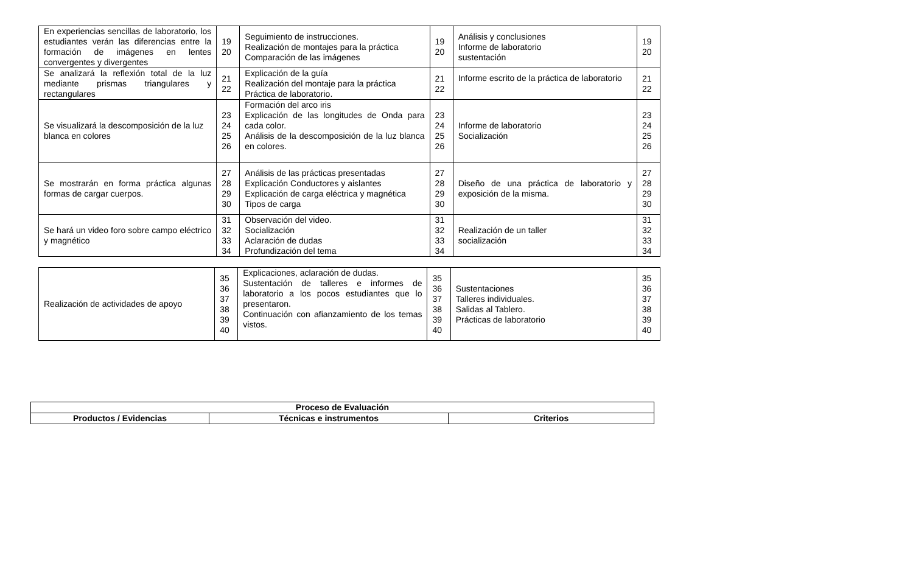| En experiencias sencillas de laboratorio, los estudiantes verán las diferencias entre la formación de imágenes en lentes convergentes y divergentes | 19 20 | Seguimiento de instrucciones. Realización de montajes para la práctica Comparación de las imágenes | 19 20 | Análisis y conclusiones Informe de laboratorio sustentación | 19 20 |
| Se analizará la reflexión total de la luz mediante prismas triangulares y rectangulares | 21 22 | Explicación de la guía Realización del montaje para la práctica Práctica de laboratorio. | 21 22 | Informe escrito de la práctica de laboratorio | 21 22 |
| Se visualizará la descomposición de la luz blanca en colores | 23 24 25 26 | Formación del arco iris Explicación de las longitudes de Onda para cada color. Análisis de la descomposición de la luz blanca en colores. | 23 24 25 26 | Informe de laboratorio Socialización | 23 24 25 26 |
| Se mostrarán en forma práctica algunas formas de cargar cuerpos. | 27 28 29 30 | Análisis de las prácticas presentadas Explicación Conductores y aislantes Explicación de carga eléctrica y magnética Tipos de carga | 27 28 29 30 | Diseño de una práctica de laboratorio y exposición de la misma. | 27 28 29 30 |
| Se hará un video foro sobre campo eléctrico y magnético | 31 32 33 34 | Observación del video. Socialización Aclaración de dudas Profundización del tema | 31 32 33 34 | Realización de un taller socialización | 31 32 33 34 |
| Realización de actividades de apoyo | 35 36 37 38 39 40 | Explicaciones, aclaración de dudas. Sustentación de talleres e informes de laboratorio a los pocos estudiantes que lo presentaron. Continuación con afianzamiento de los temas vistos. | 35 36 37 38 39 40 | Sustentaciones Talleres individuales. Salidas al Tablero. Prácticas de laboratorio | 35 36 37 38 39 40 |
| Proceso de Evaluación | | |
| --- | --- | --- |
| Productos / Evidencias | Técnicas e instrumentos | Criterios |